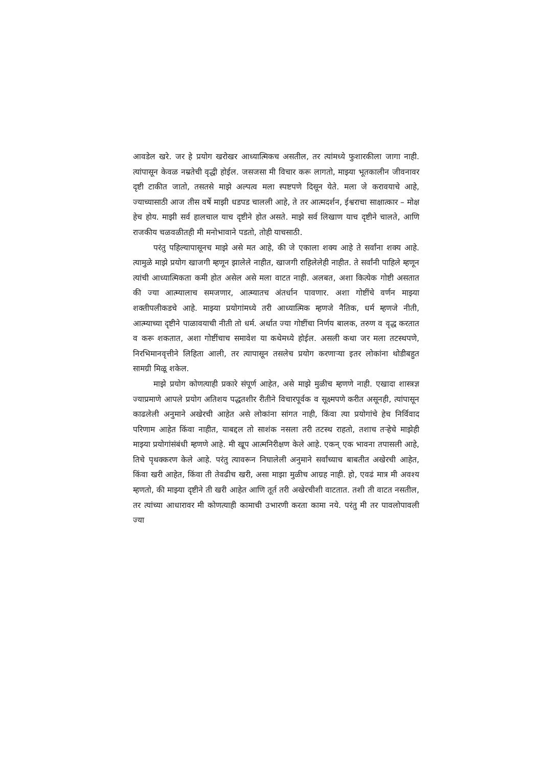आवडेल खरे. जर हे प्रयोग खरोखर आध्यात्मिकच असतील, तर त्यांमध्ये फुशारकीला जागा नाही. त्यांपासून केवळ नम्रतेची वृद्धी होईल. जसजसा मी विचार करू लागतो, माझ्या भूतकालीन जीवनावर दृष्टी टाकीत जातो, तसतसे माझे अल्पत्व मला स्पष्टपणे दिसून येते. मला जे करावयाचे आहे, ज्याच्यासाठी आज तीस वर्षे माझी धडपड चालली आहे, ते तर आत्मदर्शन, ईश्वराचा साक्षात्कार – मोक्ष हेच होय. माझी सर्व हालचाल याच दृष्टीने होत असते. माझे सर्व लिखाण याच दृष्टीने चालते, आणि राजकीय चळवळीतही मी मनोभावाने पडतो, तोही याचसाठी.
परंतु पहिल्यापासूनच माझे असे मत आहे, की जे एकाला शक्य आहे ते सर्वांना शक्य आहे. त्यामुळे माझे प्रयोग खाजगी म्हणून झालेले नाहीत, खाजगी राहिलेलेही नाहीत. ते सर्वांनी पाहिले म्हणून त्यांची आध्यात्मिकता कमी होत असेल असे मला वाटत नाही. अलबत, अशा कित्येक गोष्टी असतात की ज्या आत्म्यालाच समजणार, आत्म्यातच अंतर्धान पावणार. अशा गोष्टींचे वर्णन माझ्या शक्तीपलीकडचे आहे. माझ्या प्रयोगांमध्ये तरी आध्यात्मिक म्हणजे नैतिक, धर्म म्हणजे नीती, आत्म्याच्या दृष्टीने पाळावयाची नीती तो धर्म. अर्थात ज्या गोष्टींचा निर्णय बालक, तरुण व वृद्ध करतात व करू शकतात, अशा गोष्टींचाच समावेश या कथेमध्ये होईल. असली कथा जर मला तटस्थपणे, निरभिमानवृत्तीने लिहिता आली, तर त्यापासून तसलेच प्रयोग करणाऱ्या इतर लोकांना थोडीबहुत सामग्री मिळू शकेल.
माझे प्रयोग कोणत्याही प्रकारे संपूर्ण आहेत, असे माझे मुळीच म्हणणे नाही. एखादा शास्त्रज्ञ ज्याप्रमाणे आपले प्रयोग अतिशय पद्धतशीर रीतीने विचारपूर्वक व सूक्ष्मपणे करीत असूनही, त्यांपासून काढलेली अनुमाने अखेरची आहेत असे लोकांना सांगत नाही, किंवा त्या प्रयोगांचे हेच निर्विवाद परिणाम आहेत किंवा नाहीत, याबद्दल तो साशंक नसला तरी तटस्थ राहतो, तशाच तऱ्हेचे माझेही माझ्या प्रयोगांसंबंधी म्हणणे आहे. मी खूप आत्मनिरीक्षण केले आहे. एकन् एक भावना तपासली आहे, तिचे पृथक्करण केले आहे. परंतु त्यावरून निघालेली अनुमाने सर्वांच्याच बाबतीत अखेरची आहेत, किंवा खरी आहेत, किंवा ती तेवढीच खरी, असा माझा मुळीच आग्रह नाही. हो, एवढं मात्र मी अवश्य म्हणतो, की माझ्या दृष्टीने ती खरी आहेत आणि तूर्त तरी अखेरचीशी वाटतात. तशी ती वाटत नसतील, तर त्यांच्या आधारावर मी कोणत्याही कामाची उभारणी करता कामा नये. परंतु मी तर पावलोपावली ज्या